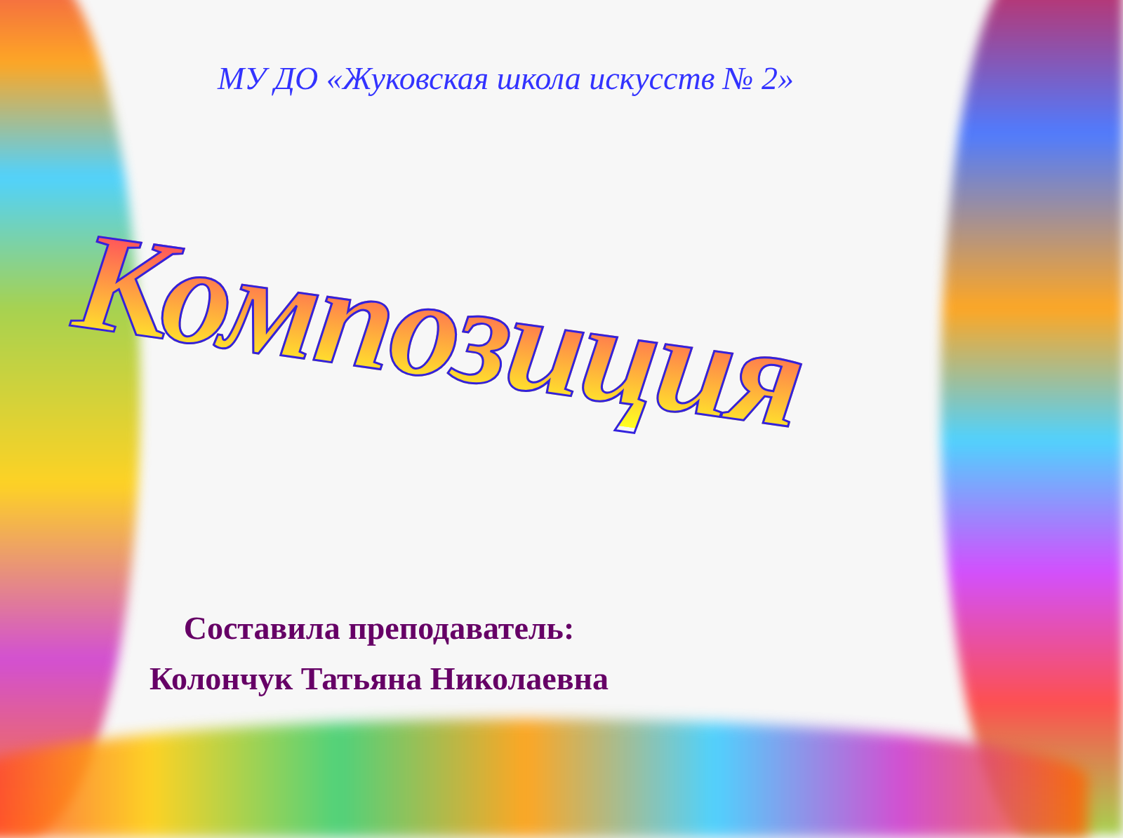МУ ДО «Жуковская школа искусств № 2»
Композиция
Составила преподаватель:
Колончук Татьяна Николаевна